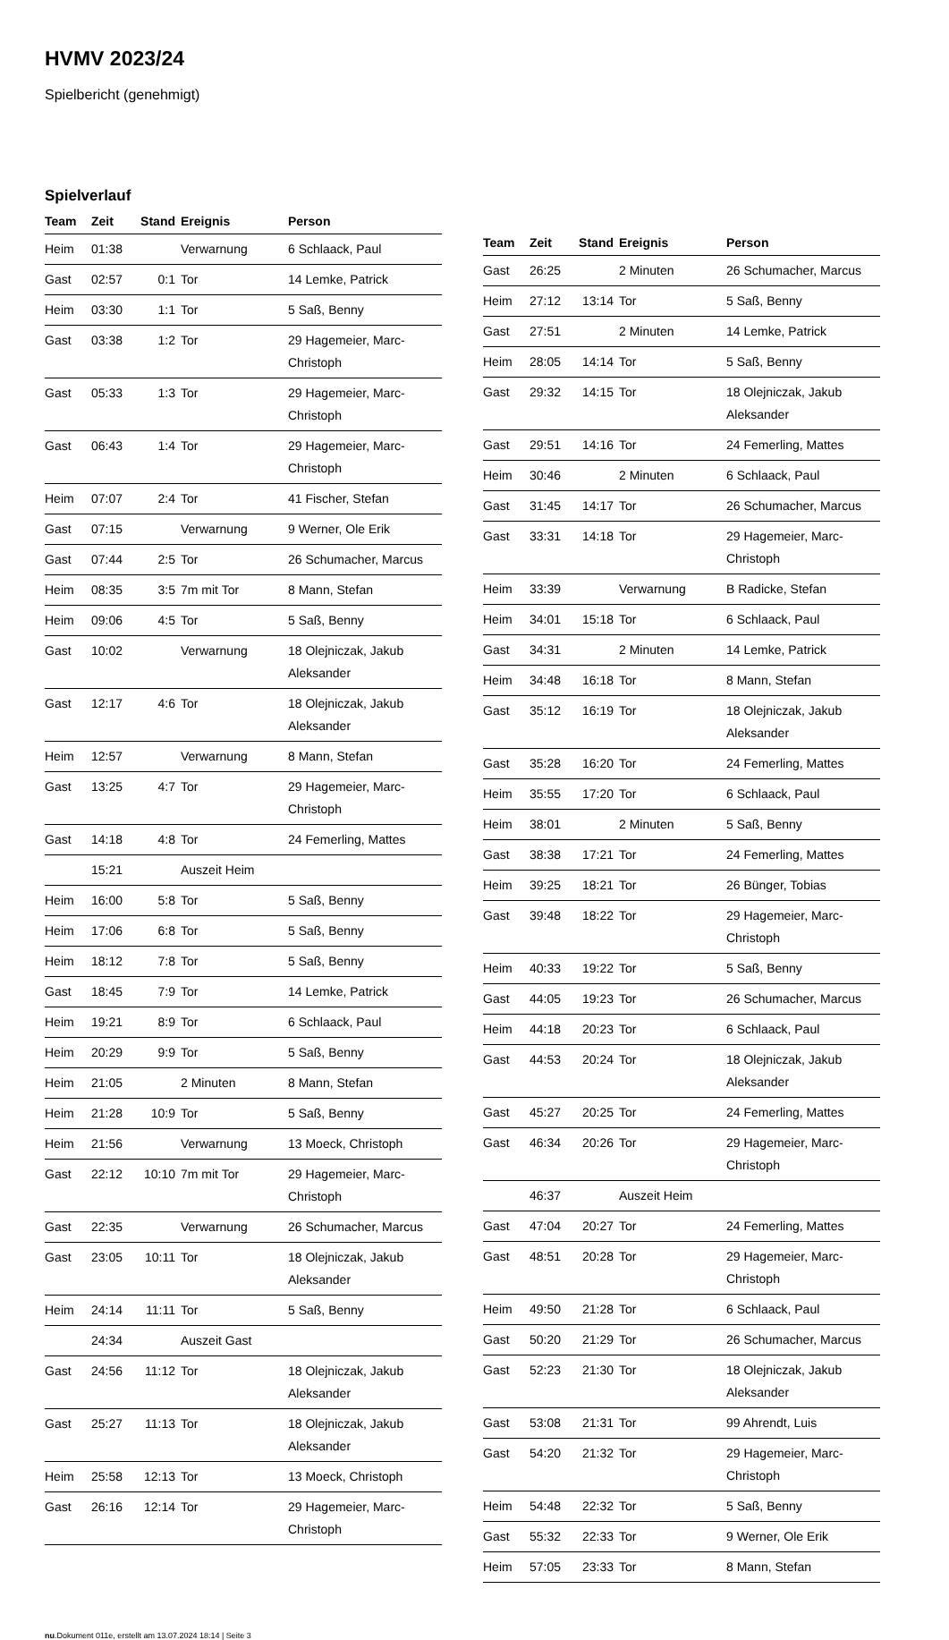HVMV 2023/24
Spielbericht (genehmigt)
Spielverlauf
| Team | Zeit | Stand | Ereignis | Person |
| --- | --- | --- | --- | --- |
| Heim | 01:38 | | Verwarnung | 6 Schlaack, Paul |
| Gast | 02:57 | 0:1 | Tor | 14 Lemke, Patrick |
| Heim | 03:30 | 1:1 | Tor | 5 Saß, Benny |
| Gast | 03:38 | 1:2 | Tor | 29 Hagemeier, Marc-Christoph |
| Gast | 05:33 | 1:3 | Tor | 29 Hagemeier, Marc-Christoph |
| Gast | 06:43 | 1:4 | Tor | 29 Hagemeier, Marc-Christoph |
| Heim | 07:07 | 2:4 | Tor | 41 Fischer, Stefan |
| Gast | 07:15 | | Verwarnung | 9 Werner, Ole Erik |
| Gast | 07:44 | 2:5 | Tor | 26 Schumacher, Marcus |
| Heim | 08:35 | 3:5 | 7m mit Tor | 8 Mann, Stefan |
| Heim | 09:06 | 4:5 | Tor | 5 Saß, Benny |
| Gast | 10:02 | | Verwarnung | 18 Olejniczak, Jakub Aleksander |
| Gast | 12:17 | 4:6 | Tor | 18 Olejniczak, Jakub Aleksander |
| Heim | 12:57 | | Verwarnung | 8 Mann, Stefan |
| Gast | 13:25 | 4:7 | Tor | 29 Hagemeier, Marc-Christoph |
| Gast | 14:18 | 4:8 | Tor | 24 Femerling, Mattes |
| | 15:21 | | Auszeit Heim | |
| Heim | 16:00 | 5:8 | Tor | 5 Saß, Benny |
| Heim | 17:06 | 6:8 | Tor | 5 Saß, Benny |
| Heim | 18:12 | 7:8 | Tor | 5 Saß, Benny |
| Gast | 18:45 | 7:9 | Tor | 14 Lemke, Patrick |
| Heim | 19:21 | 8:9 | Tor | 6 Schlaack, Paul |
| Heim | 20:29 | 9:9 | Tor | 5 Saß, Benny |
| Heim | 21:05 | | 2 Minuten | 8 Mann, Stefan |
| Heim | 21:28 | 10:9 | Tor | 5 Saß, Benny |
| Heim | 21:56 | | Verwarnung | 13 Moeck, Christoph |
| Gast | 22:12 | 10:10 | 7m mit Tor | 29 Hagemeier, Marc-Christoph |
| Gast | 22:35 | | Verwarnung | 26 Schumacher, Marcus |
| Gast | 23:05 | 10:11 | Tor | 18 Olejniczak, Jakub Aleksander |
| Heim | 24:14 | 11:11 | Tor | 5 Saß, Benny |
| | 24:34 | | Auszeit Gast | |
| Gast | 24:56 | 11:12 | Tor | 18 Olejniczak, Jakub Aleksander |
| Gast | 25:27 | 11:13 | Tor | 18 Olejniczak, Jakub Aleksander |
| Heim | 25:58 | 12:13 | Tor | 13 Moeck, Christoph |
| Gast | 26:16 | 12:14 | Tor | 29 Hagemeier, Marc-Christoph |
| Team | Zeit | Stand | Ereignis | Person |
| --- | --- | --- | --- | --- |
| Gast | 26:25 | | 2 Minuten | 26 Schumacher, Marcus |
| Heim | 27:12 | 13:14 | Tor | 5 Saß, Benny |
| Gast | 27:51 | | 2 Minuten | 14 Lemke, Patrick |
| Heim | 28:05 | 14:14 | Tor | 5 Saß, Benny |
| Gast | 29:32 | 14:15 | Tor | 18 Olejniczak, Jakub Aleksander |
| Gast | 29:51 | 14:16 | Tor | 24 Femerling, Mattes |
| Heim | 30:46 | | 2 Minuten | 6 Schlaack, Paul |
| Gast | 31:45 | 14:17 | Tor | 26 Schumacher, Marcus |
| Gast | 33:31 | 14:18 | Tor | 29 Hagemeier, Marc-Christoph |
| Heim | 33:39 | | Verwarnung | B Radicke, Stefan |
| Heim | 34:01 | 15:18 | Tor | 6 Schlaack, Paul |
| Gast | 34:31 | | 2 Minuten | 14 Lemke, Patrick |
| Heim | 34:48 | 16:18 | Tor | 8 Mann, Stefan |
| Gast | 35:12 | 16:19 | Tor | 18 Olejniczak, Jakub Aleksander |
| Gast | 35:28 | 16:20 | Tor | 24 Femerling, Mattes |
| Heim | 35:55 | 17:20 | Tor | 6 Schlaack, Paul |
| Heim | 38:01 | | 2 Minuten | 5 Saß, Benny |
| Gast | 38:38 | 17:21 | Tor | 24 Femerling, Mattes |
| Heim | 39:25 | 18:21 | Tor | 26 Bünger, Tobias |
| Gast | 39:48 | 18:22 | Tor | 29 Hagemeier, Marc-Christoph |
| Heim | 40:33 | 19:22 | Tor | 5 Saß, Benny |
| Gast | 44:05 | 19:23 | Tor | 26 Schumacher, Marcus |
| Heim | 44:18 | 20:23 | Tor | 6 Schlaack, Paul |
| Gast | 44:53 | 20:24 | Tor | 18 Olejniczak, Jakub Aleksander |
| Gast | 45:27 | 20:25 | Tor | 24 Femerling, Mattes |
| Gast | 46:34 | 20:26 | Tor | 29 Hagemeier, Marc-Christoph |
| | 46:37 | | Auszeit Heim | |
| Gast | 47:04 | 20:27 | Tor | 24 Femerling, Mattes |
| Gast | 48:51 | 20:28 | Tor | 29 Hagemeier, Marc-Christoph |
| Heim | 49:50 | 21:28 | Tor | 6 Schlaack, Paul |
| Gast | 50:20 | 21:29 | Tor | 26 Schumacher, Marcus |
| Gast | 52:23 | 21:30 | Tor | 18 Olejniczak, Jakub Aleksander |
| Gast | 53:08 | 21:31 | Tor | 99 Ahrendt, Luis |
| Gast | 54:20 | 21:32 | Tor | 29 Hagemeier, Marc-Christoph |
| Heim | 54:48 | 22:32 | Tor | 5 Saß, Benny |
| Gast | 55:32 | 22:33 | Tor | 9 Werner, Ole Erik |
| Heim | 57:05 | 23:33 | Tor | 8 Mann, Stefan |
nu.Dokument 011e, erstellt am 13.07.2024 18:14 | Seite 3